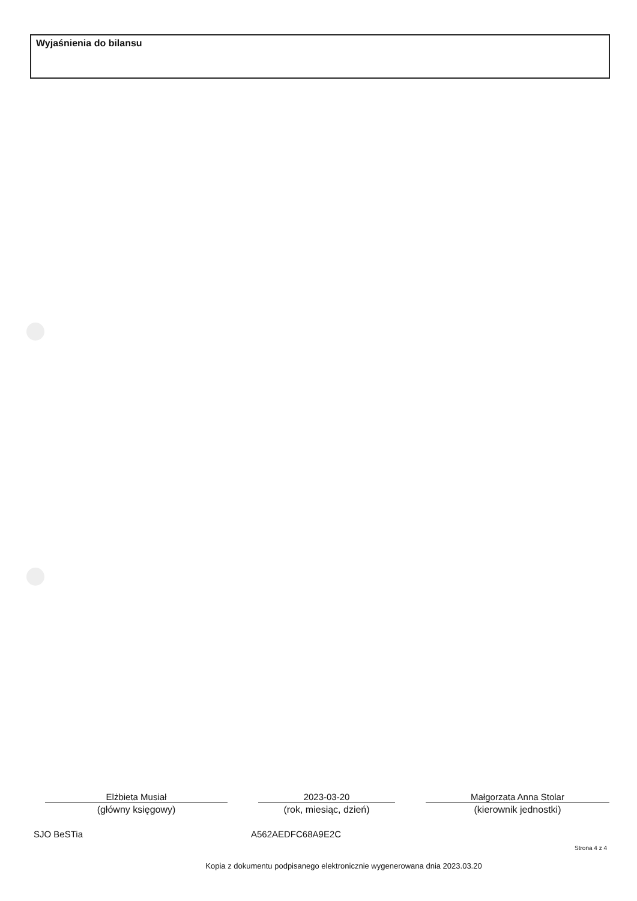Wyjaśnienia do bilansu
Elżbieta Musiał
(główny księgowy)
2023-03-20
(rok, miesiąc, dzień)
Małgorzata Anna Stolar
(kierownik jednostki)
SJO BeSTia A562AEDFC68A9E2C
Strona 4 z 4
Kopia z dokumentu podpisanego elektronicznie wygenerowana dnia 2023.03.20